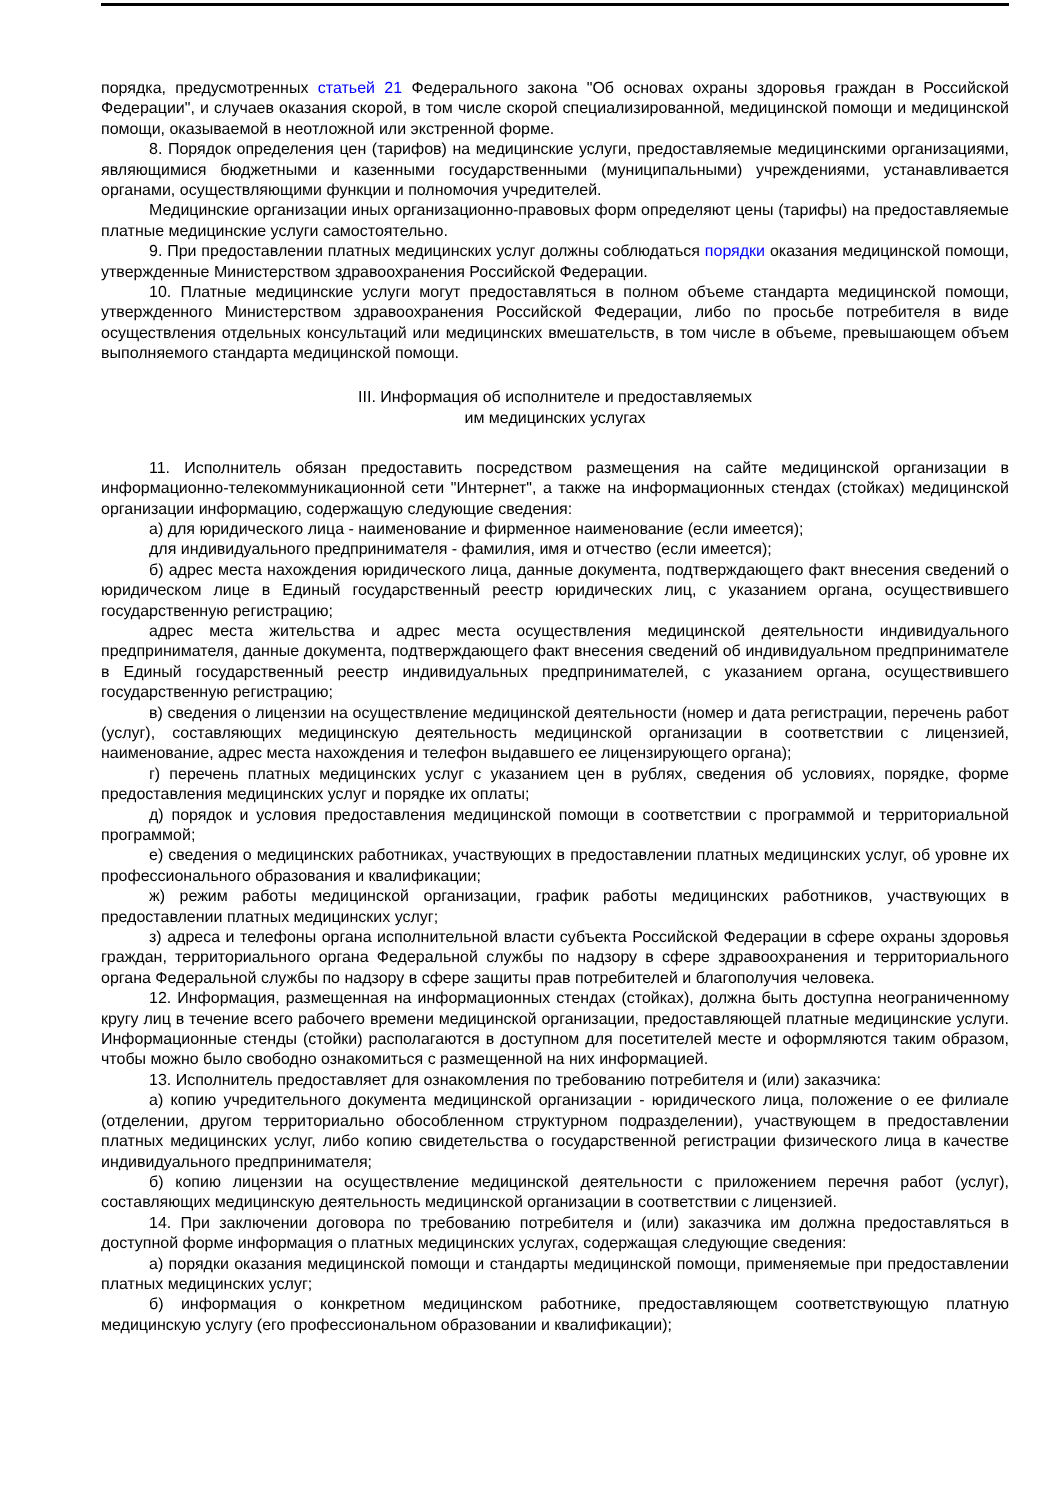порядка, предусмотренных статьей 21 Федерального закона "Об основах охраны здоровья граждан в Российской Федерации", и случаев оказания скорой, в том числе скорой специализированной, медицинской помощи и медицинской помощи, оказываемой в неотложной или экстренной форме.
8. Порядок определения цен (тарифов) на медицинские услуги, предоставляемые медицинскими организациями, являющимися бюджетными и казенными государственными (муниципальными) учреждениями, устанавливается органами, осуществляющими функции и полномочия учредителей.
Медицинские организации иных организационно-правовых форм определяют цены (тарифы) на предоставляемые платные медицинские услуги самостоятельно.
9. При предоставлении платных медицинских услуг должны соблюдаться порядки оказания медицинской помощи, утвержденные Министерством здравоохранения Российской Федерации.
10. Платные медицинские услуги могут предоставляться в полном объеме стандарта медицинской помощи, утвержденного Министерством здравоохранения Российской Федерации, либо по просьбе потребителя в виде осуществления отдельных консультаций или медицинских вмешательств, в том числе в объеме, превышающем объем выполняемого стандарта медицинской помощи.
III. Информация об исполнителе и предоставляемых
им медицинских услугах
11. Исполнитель обязан предоставить посредством размещения на сайте медицинской организации в информационно-телекоммуникационной сети "Интернет", а также на информационных стендах (стойках) медицинской организации информацию, содержащую следующие сведения:
а) для юридического лица - наименование и фирменное наименование (если имеется);
для индивидуального предпринимателя - фамилия, имя и отчество (если имеется);
б) адрес места нахождения юридического лица, данные документа, подтверждающего факт внесения сведений о юридическом лице в Единый государственный реестр юридических лиц, с указанием органа, осуществившего государственную регистрацию;
адрес места жительства и адрес места осуществления медицинской деятельности индивидуального предпринимателя, данные документа, подтверждающего факт внесения сведений об индивидуальном предпринимателе в Единый государственный реестр индивидуальных предпринимателей, с указанием органа, осуществившего государственную регистрацию;
в) сведения о лицензии на осуществление медицинской деятельности (номер и дата регистрации, перечень работ (услуг), составляющих медицинскую деятельность медицинской организации в соответствии с лицензией, наименование, адрес места нахождения и телефон выдавшего ее лицензирующего органа);
г) перечень платных медицинских услуг с указанием цен в рублях, сведения об условиях, порядке, форме предоставления медицинских услуг и порядке их оплаты;
д) порядок и условия предоставления медицинской помощи в соответствии с программой и территориальной программой;
е) сведения о медицинских работниках, участвующих в предоставлении платных медицинских услуг, об уровне их профессионального образования и квалификации;
ж) режим работы медицинской организации, график работы медицинских работников, участвующих в предоставлении платных медицинских услуг;
з) адреса и телефоны органа исполнительной власти субъекта Российской Федерации в сфере охраны здоровья граждан, территориального органа Федеральной службы по надзору в сфере здравоохранения и территориального органа Федеральной службы по надзору в сфере защиты прав потребителей и благополучия человека.
12. Информация, размещенная на информационных стендах (стойках), должна быть доступна неограниченному кругу лиц в течение всего рабочего времени медицинской организации, предоставляющей платные медицинские услуги. Информационные стенды (стойки) располагаются в доступном для посетителей месте и оформляются таким образом, чтобы можно было свободно ознакомиться с размещенной на них информацией.
13. Исполнитель предоставляет для ознакомления по требованию потребителя и (или) заказчика:
а) копию учредительного документа медицинской организации - юридического лица, положение о ее филиале (отделении, другом территориально обособленном структурном подразделении), участвующем в предоставлении платных медицинских услуг, либо копию свидетельства о государственной регистрации физического лица в качестве индивидуального предпринимателя;
б) копию лицензии на осуществление медицинской деятельности с приложением перечня работ (услуг), составляющих медицинскую деятельность медицинской организации в соответствии с лицензией.
14. При заключении договора по требованию потребителя и (или) заказчика им должна предоставляться в доступной форме информация о платных медицинских услугах, содержащая следующие сведения:
а) порядки оказания медицинской помощи и стандарты медицинской помощи, применяемые при предоставлении платных медицинских услуг;
б) информация о конкретном медицинском работнике, предоставляющем соответствующую платную медицинскую услугу (его профессиональном образовании и квалификации);